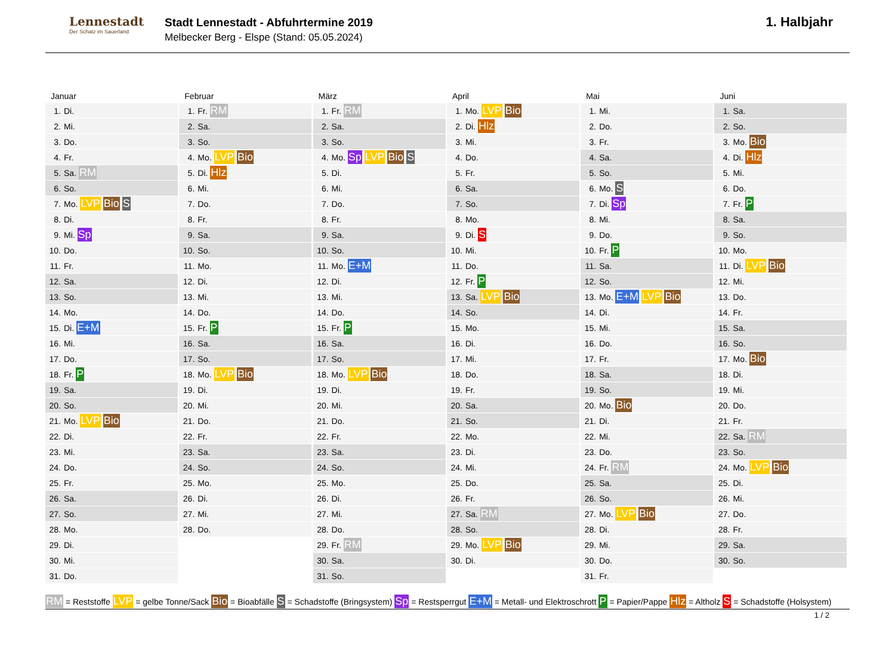Lennestadt
Der Schatz im Sauerland
Stadt Lennestadt - Abfuhrtermine 2019
Melbecker Berg - Elspe (Stand: 05.05.2024)
1. Halbjahr
Januar
| 1. | Di. |
| 2. | Mi. |
| 3. | Do. |
| 4. | Fr. |
| 5. | Sa. RM |
| 6. | So. |
| 7. | Mo. LVP Bio S |
| 8. | Di. |
| 9. | Mi. Sp |
| 10. | Do. |
| 11. | Fr. |
| 12. | Sa. |
| 13. | So. |
| 14. | Mo. |
| 15. | Di. E+M |
| 16. | Mi. |
| 17. | Do. |
| 18. | Fr. P |
| 19. | Sa. |
| 20. | So. |
| 21. | Mo. LVP Bio |
| 22. | Di. |
| 23. | Mi. |
| 24. | Do. |
| 25. | Fr. |
| 26. | Sa. |
| 27. | So. |
| 28. | Mo. |
| 29. | Di. |
| 30. | Mi. |
| 31. | Do. |
Februar
| 1. | Fr. RM |
| 2. | Sa. |
| 3. | So. |
| 4. | Mo. LVP Bio |
| 5. | Di. Hlz |
| 6. | Mi. |
| 7. | Do. |
| 8. | Fr. |
| 9. | Sa. |
| 10. | So. |
| 11. | Mo. |
| 12. | Di. |
| 13. | Mi. |
| 14. | Do. |
| 15. | Fr. P |
| 16. | Sa. |
| 17. | So. |
| 18. | Mo. LVP Bio |
| 19. | Di. |
| 20. | Mi. |
| 21. | Do. |
| 22. | Fr. |
| 23. | Sa. |
| 24. | So. |
| 25. | Mo. |
| 26. | Di. |
| 27. | Mi. |
| 28. | Do. |
März
| 1. | Fr. RM |
| 2. | Sa. |
| 3. | So. |
| 4. | Mo. Sp LVP Bio S |
| 5. | Di. |
| 6. | Mi. |
| 7. | Do. |
| 8. | Fr. |
| 9. | Sa. |
| 10. | So. |
| 11. | Mo. E+M |
| 12. | Di. |
| 13. | Mi. |
| 14. | Do. |
| 15. | Fr. P |
| 16. | Sa. |
| 17. | So. |
| 18. | Mo. LVP Bio |
| 19. | Di. |
| 20. | Mi. |
| 21. | Do. |
| 22. | Fr. |
| 23. | Sa. |
| 24. | So. |
| 25. | Mo. |
| 26. | Di. |
| 27. | Mi. |
| 28. | Do. |
| 29. | Fr. RM |
| 30. | Sa. |
| 31. | So. |
April
| 1. | Mo. LVP Bio |
| 2. | Di. Hlz |
| 3. | Mi. |
| 4. | Do. |
| 5. | Fr. |
| 6. | Sa. |
| 7. | So. |
| 8. | Mo. |
| 9. | Di. S |
| 10. | Mi. |
| 11. | Do. |
| 12. | Fr. P |
| 13. | Sa. LVP Bio |
| 14. | So. |
| 15. | Mo. |
| 16. | Di. |
| 17. | Mi. |
| 18. | Do. |
| 19. | Fr. |
| 20. | Sa. |
| 21. | So. |
| 22. | Mo. |
| 23. | Di. |
| 24. | Mi. |
| 25. | Do. |
| 26. | Fr. |
| 27. | Sa. RM |
| 28. | So. |
| 29. | Mo. LVP Bio |
| 30. | Di. |
Mai
| 1. | Mi. |
| 2. | Do. |
| 3. | Fr. |
| 4. | Sa. |
| 5. | So. |
| 6. | Mo. S |
| 7. | Di. Sp |
| 8. | Mi. |
| 9. | Do. |
| 10. | Fr. P |
| 11. | Sa. |
| 12. | So. |
| 13. | Mo. E+M LVP Bio |
| 14. | Di. |
| 15. | Mi. |
| 16. | Do. |
| 17. | Fr. |
| 18. | Sa. |
| 19. | So. |
| 20. | Mo. Bio |
| 21. | Di. |
| 22. | Mi. |
| 23. | Do. |
| 24. | Fr. RM |
| 25. | Sa. |
| 26. | So. |
| 27. | Mo. LVP Bio |
| 28. | Di. |
| 29. | Mi. |
| 30. | Do. |
| 31. | Fr. |
Juni
| 1. | Sa. |
| 2. | So. |
| 3. | Mo. Bio |
| 4. | Di. Hlz |
| 5. | Mi. |
| 6. | Do. |
| 7. | Fr. P |
| 8. | Sa. |
| 9. | So. |
| 10. | Mo. |
| 11. | Di. LVP Bio |
| 12. | Mi. |
| 13. | Do. |
| 14. | Fr. |
| 15. | Sa. |
| 16. | So. |
| 17. | Mo. Bio |
| 18. | Di. |
| 19. | Mi. |
| 20. | Do. |
| 21. | Fr. |
| 22. | Sa. RM |
| 23. | So. |
| 24. | Mo. LVP Bio |
| 25. | Di. |
| 26. | Mi. |
| 27. | Do. |
| 28. | Fr. |
| 29. | Sa. |
| 30. | So. |
RM = Reststoffe LVP = gelbe Tonne/Sack Bio = Bioabfälle S = Schadstoffe (Bringsystem) Sp = Restsperrgut E+M = Metall- und Elektroschrott P = Papier/Pappe Hlz = Altholz S = Schadstoffe (Holsystem)
1 / 2